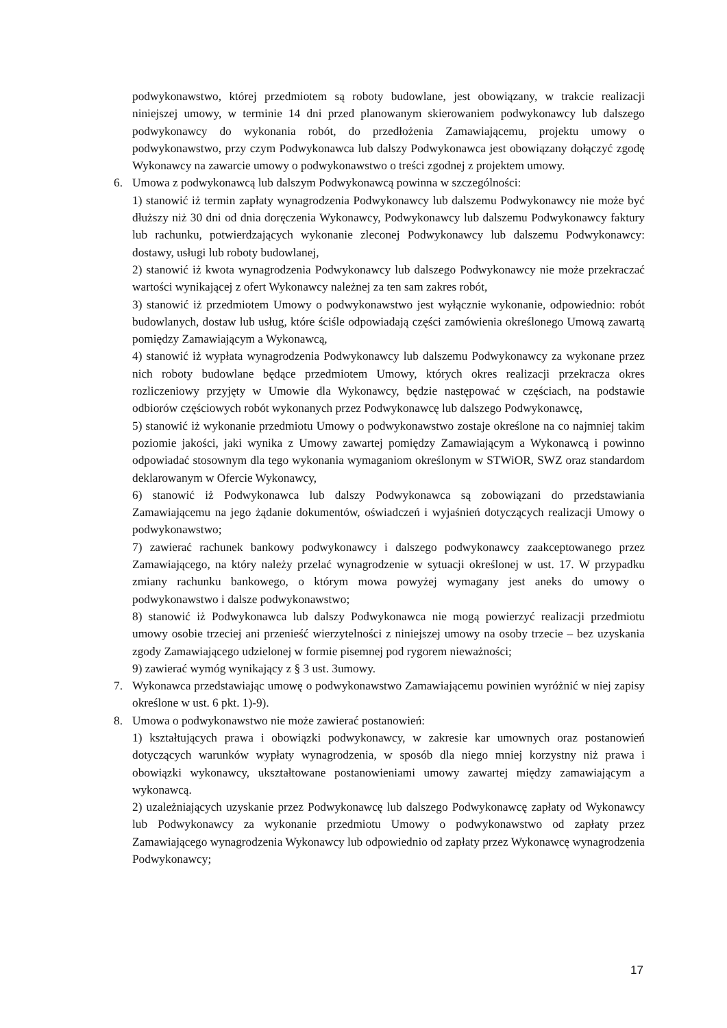podwykonawstwo, której przedmiotem są roboty budowlane, jest obowiązany, w trakcie realizacji niniejszej umowy, w terminie 14 dni przed planowanym skierowaniem podwykonawcy lub dalszego podwykonawcy do wykonania robót, do przedłożenia Zamawiającemu, projektu umowy o podwykonawstwo, przy czym Podwykonawca lub dalszy Podwykonawca jest obowiązany dołączyć zgodę Wykonawcy na zawarcie umowy o podwykonawstwo o treści zgodnej z projektem umowy.
6. Umowa z podwykonawcą lub dalszym Podwykonawcą powinna w szczególności:
1) stanowić iż termin zapłaty wynagrodzenia Podwykonawcy lub dalszemu Podwykonawcy nie może być dłuższy niż 30 dni od dnia doręczenia Wykonawcy, Podwykonawcy lub dalszemu Podwykonawcy faktury lub rachunku, potwierdzających wykonanie zleconej Podwykonawcy lub dalszemu Podwykonawcy: dostawy, usługi lub roboty budowlanej,
2) stanowić iż kwota wynagrodzenia Podwykonawcy lub dalszego Podwykonawcy nie może przekraczać wartości wynikającej z ofert Wykonawcy należnej za ten sam zakres robót,
3) stanowić iż przedmiotem Umowy o podwykonawstwo jest wyłącznie wykonanie, odpowiednio: robót budowlanych, dostaw lub usług, które ściśle odpowiadają części zamówienia określonego Umową zawartą pomiędzy Zamawiającym a Wykonawcą,
4) stanowić iż wypłata wynagrodzenia Podwykonawcy lub dalszemu Podwykonawcy za wykonane przez nich roboty budowlane będące przedmiotem Umowy, których okres realizacji przekracza okres rozliczeniowy przyjęty w Umowie dla Wykonawcy, będzie następować w częściach, na podstawie odbiorów częściowych robót wykonanych przez Podwykonawcę lub dalszego Podwykonawcę,
5) stanowić iż wykonanie przedmiotu Umowy o podwykonawstwo zostaje określone na co najmniej takim poziomie jakości, jaki wynika z Umowy zawartej pomiędzy Zamawiającym a Wykonawcą i powinno odpowiadać stosownym dla tego wykonania wymaganiom określonym w STWiOR, SWZ oraz standardom deklarowanym w Ofercie Wykonawcy,
6) stanowić iż Podwykonawca lub dalszy Podwykonawca są zobowiązani do przedstawiania Zamawiającemu na jego żądanie dokumentów, oświadczeń i wyjaśnień dotyczących realizacji Umowy o podwykonawstwo;
7) zawierać rachunek bankowy podwykonawcy i dalszego podwykonawcy zaakceptowanego przez Zamawiającego, na który należy przelać wynagrodzenie w sytuacji określonej w ust. 17. W przypadku zmiany rachunku bankowego, o którym mowa powyżej wymagany jest aneks do umowy o podwykonawstwo i dalsze podwykonawstwo;
8) stanowić iż Podwykonawca lub dalszy Podwykonawca nie mogą powierzyć realizacji przedmiotu umowy osobie trzeciej ani przenieść wierzytelności z niniejszej umowy na osoby trzecie – bez uzyskania zgody Zamawiającego udzielonej w formie pisemnej pod rygorem nieważności;
9) zawierać wymóg wynikający z § 3 ust. 3umowy.
7. Wykonawca przedstawiając umowę o podwykonawstwo Zamawiającemu powinien wyróżnić w niej zapisy określone w ust. 6 pkt. 1)-9).
8. Umowa o podwykonawstwo nie może zawierać postanowień:
1) kształtujących prawa i obowiązki podwykonawcy, w zakresie kar umownych oraz postanowień dotyczących warunków wypłaty wynagrodzenia, w sposób dla niego mniej korzystny niż prawa i obowiązki wykonawcy, ukształtowane postanowieniami umowy zawartej między zamawiającym a wykonawcą.
2) uzależniających uzyskanie przez Podwykonawcę lub dalszego Podwykonawcę zapłaty od Wykonawcy lub Podwykonawcy za wykonanie przedmiotu Umowy o podwykonawstwo od zapłaty przez Zamawiającego wynagrodzenia Wykonawcy lub odpowiednio od zapłaty przez Wykonawcę wynagrodzenia Podwykonawcy;
17